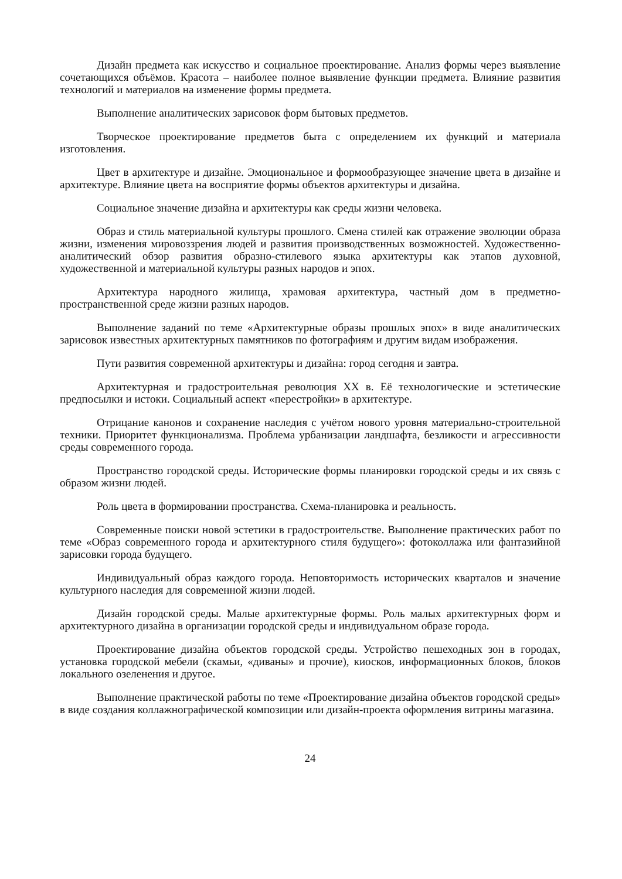Дизайн предмета как искусство и социальное проектирование. Анализ формы через выявление сочетающихся объёмов. Красота – наиболее полное выявление функции предмета. Влияние развития технологий и материалов на изменение формы предмета.
Выполнение аналитических зарисовок форм бытовых предметов.
Творческое проектирование предметов быта с определением их функций и материала изготовления.
Цвет в архитектуре и дизайне. Эмоциональное и формообразующее значение цвета в дизайне и архитектуре. Влияние цвета на восприятие формы объектов архитектуры и дизайна.
Социальное значение дизайна и архитектуры как среды жизни человека.
Образ и стиль материальной культуры прошлого. Смена стилей как отражение эволюции образа жизни, изменения мировоззрения людей и развития производственных возможностей. Художественно-аналитический обзор развития образно-стилевого языка архитектуры как этапов духовной, художественной и материальной культуры разных народов и эпох.
Архитектура народного жилища, храмовая архитектура, частный дом в предметно-пространственной среде жизни разных народов.
Выполнение заданий по теме «Архитектурные образы прошлых эпох» в виде аналитических зарисовок известных архитектурных памятников по фотографиям и другим видам изображения.
Пути развития современной архитектуры и дизайна: город сегодня и завтра.
Архитектурная и градостроительная революция XX в. Её технологические и эстетические предпосылки и истоки. Социальный аспект «перестройки» в архитектуре.
Отрицание канонов и сохранение наследия с учётом нового уровня материально-строительной техники. Приоритет функционализма. Проблема урбанизации ландшафта, безликости и агрессивности среды современного города.
Пространство городской среды. Исторические формы планировки городской среды и их связь с образом жизни людей.
Роль цвета в формировании пространства. Схема-планировка и реальность.
Современные поиски новой эстетики в градостроительстве. Выполнение практических работ по теме «Образ современного города и архитектурного стиля будущего»: фотоколлажа или фантазийной зарисовки города будущего.
Индивидуальный образ каждого города. Неповторимость исторических кварталов и значение культурного наследия для современной жизни людей.
Дизайн городской среды. Малые архитектурные формы. Роль малых архитектурных форм и архитектурного дизайна в организации городской среды и индивидуальном образе города.
Проектирование дизайна объектов городской среды. Устройство пешеходных зон в городах, установка городской мебели (скамьи, «диваны» и прочие), киосков, информационных блоков, блоков локального озеленения и другое.
Выполнение практической работы по теме «Проектирование дизайна объектов городской среды» в виде создания коллажнографической композиции или дизайн-проекта оформления витрины магазина.
24